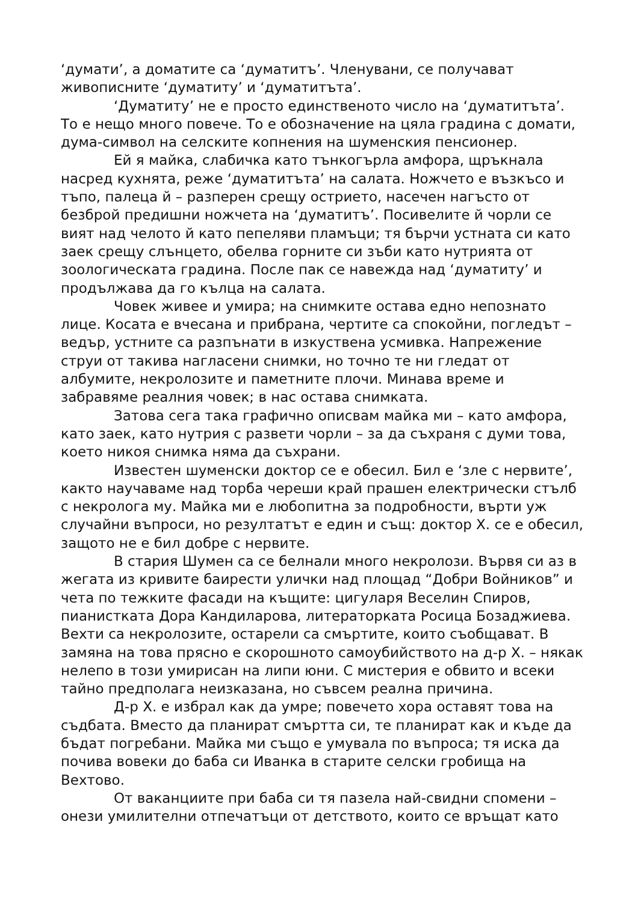‘думати’, а доматите са ‘думатитъ’. Членувани, се получават живописните ‘думатиту’ и ‘думатитъта’.
‘Думатиту’ не е просто единственото число на ‘думатитъта’. То е нещо много повече. То е обозначение на цяла градина с домати, дума-символ на селските копнения на шуменския пенсионер.
Ей я майка, слабичка като тънкогърла амфора, щръкнала насред кухнята, реже ‘думатитъта’ на салата. Ножчето е възкъсо и тъпо, палеца й – разперен срещу острието, насечен нагъсто от безброй предишни ножчета на ‘думатитъ’. Посивелите й чорли се вият над челото й като пепеляви пламъци; тя бърчи устната си като заек срещу слънцето, обелва горните си зъби като нутрията от зоологическата градина. После пак се навежда над ‘думатиту’ и продължава да го кълца на салата.
Човек живее и умира; на снимките остава едно непознато лице. Косата е вчесана и прибрана, чертите са спокойни, погледът – ведър, устните са разпънати в изкуствена усмивка. Напрежение струи от такива нагласени снимки, но точно те ни гледат от албумите, некролозите и паметните плочи. Минава време и забравяме реалния човек; в нас остава снимката.
Затова сега така графично описвам майка ми – като амфора, като заек, като нутрия с развети чорли – за да съхраня с думи това, което никоя снимка няма да съхрани.
Известен шуменски доктор се е обесил. Бил е ‘зле с нервите’, както научаваме над торба череши край прашен електрически стълб с некролога му. Майка ми е любопитна за подробности, върти уж случайни въпроси, но резултатът е един и същ: доктор Х. се е обесил, защото не е бил добре с нервите.
В стария Шумен са се белнали много некролози. Вървя си аз в жегата из кривите баирести улички над площад “Добри Войников” и чета по тежките фасади на къщите: цигуларя Веселин Спиров, пианистката Дора Кандиларова, литераторката Росица Бозаджиева. Вехти са некролозите, остарели са смъртите, които съобщават. В замяна на това прясно е скорошното самоубийството на д-р Х. – някак нелепо в този умирисан на липи юни. С мистерия е обвито и всеки тайно предполага неизказана, но съвсем реална причина.
Д-р Х. е избрал как да умре; повечето хора оставят това на съдбата. Вместо да планират смъртта си, те планират как и къде да бъдат погребани. Майка ми също е умувала по въпроса; тя иска да почива вовеки до баба си Иванка в старите селски гробища на Вехтово.
От ваканциите при баба си тя пазела най-свидни спомени – онези умилителни отпечатъци от детството, които се връщат като